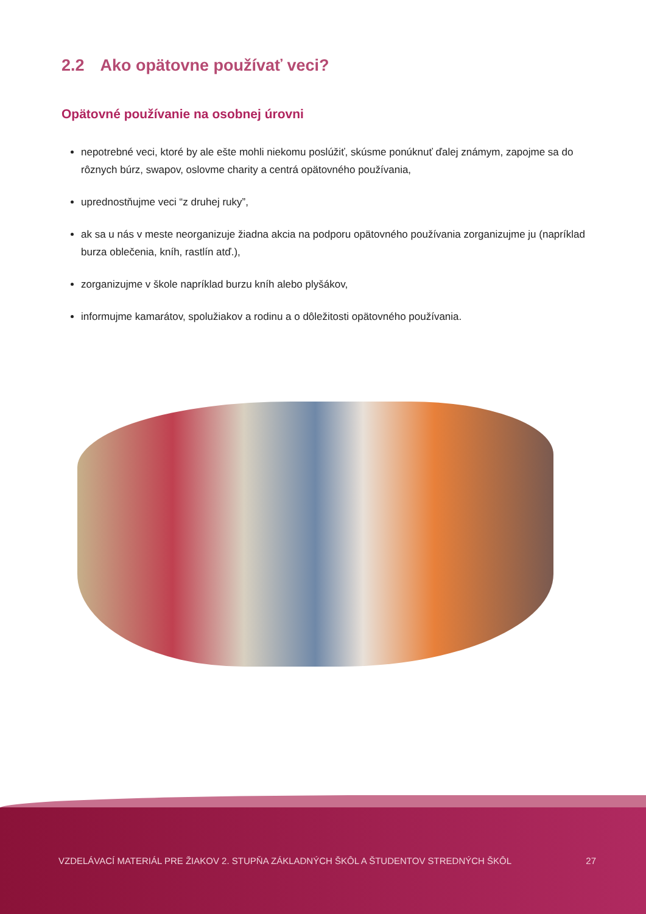2.2 Ako opätovne používať veci?
Opätovné používanie na osobnej úrovni
nepotrebné veci, ktoré by ale ešte mohli niekomu poslúžiť, skúsme ponúknuť ďalej známym, zapojme sa do rôznych búrz, swapov, oslovme charity a centrá opätovného používania,
uprednostňujme veci “z druhej ruky”,
ak sa u nás v meste neorganizuje žiadna akcia na podporu opätovného používania zorganizujme ju (napríklad burza oblečenia, kníh, rastlín atď.),
zorganizujme v škole napríklad burzu kníh alebo plyšákov,
informujme kamarátov, spolužiakov a rodinu a o dôležitosti opätovného používania.
VZDELÁVACÍ MATERIÁL PRE ŽIAKOV 2. STUPŇA ZÁKLADNÝCH ŠKÔL A ŠTUDENTOV STREDNÝCH ŠKÔL 27